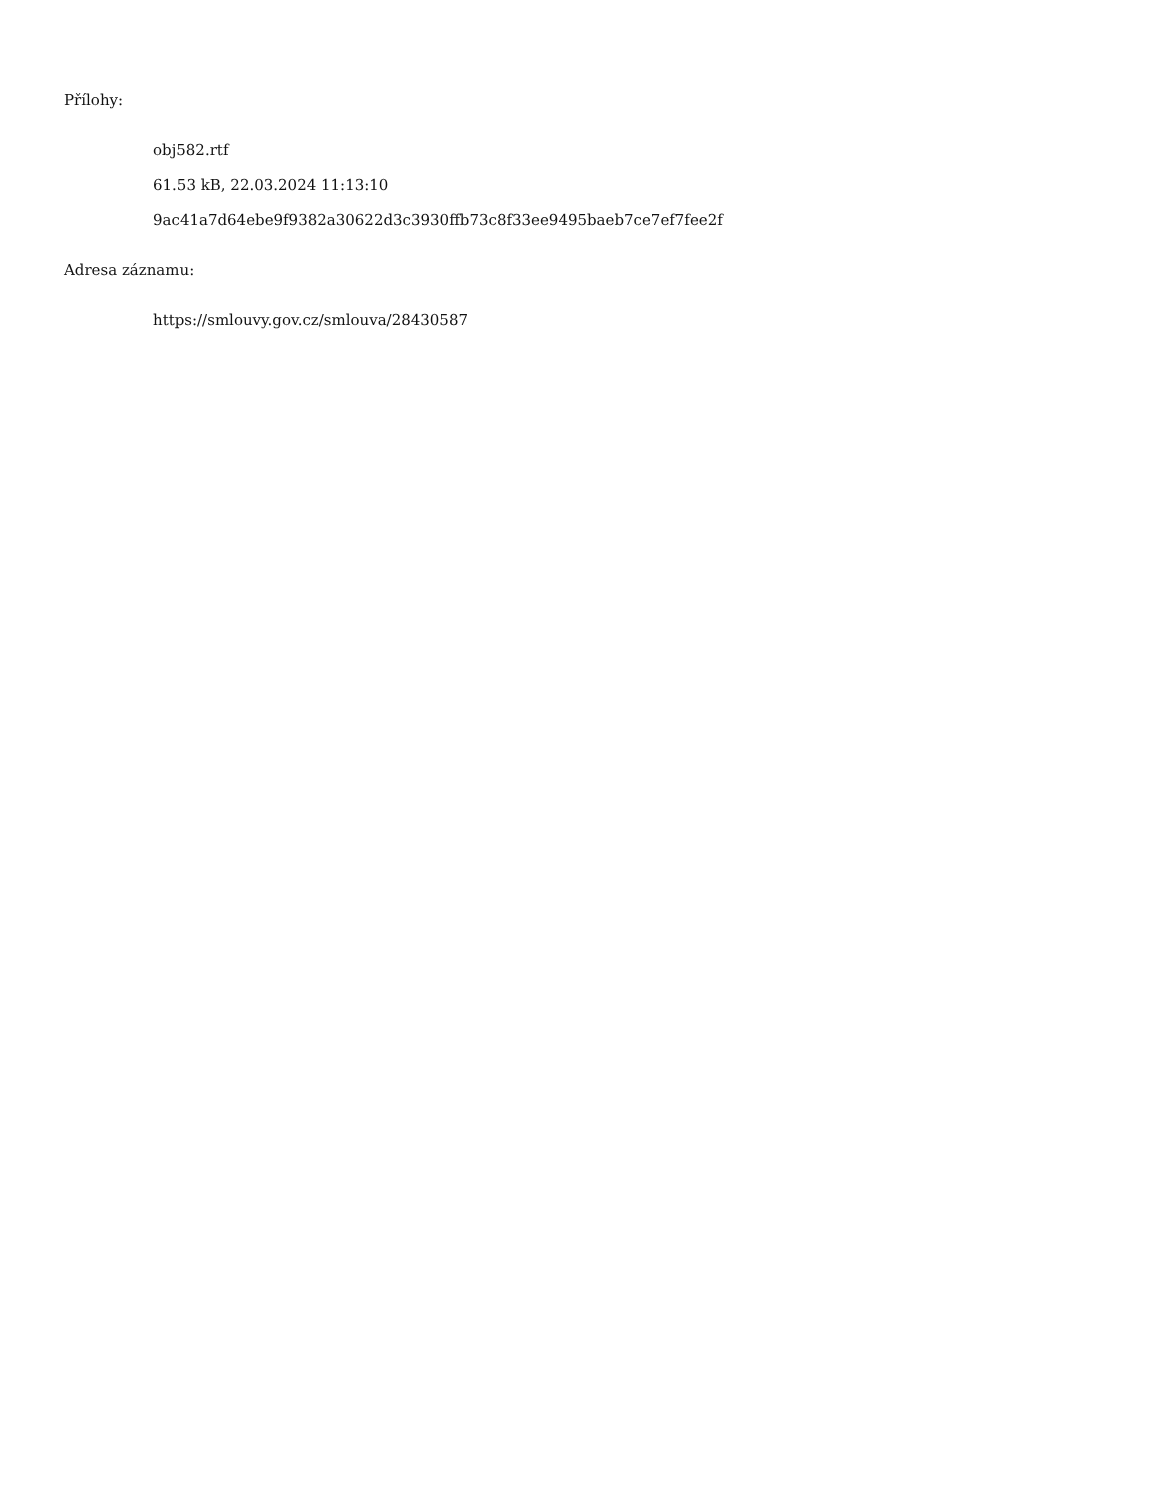Přílohy:
obj582.rtf
61.53 kB, 22.03.2024 11:13:10
9ac41a7d64ebe9f9382a30622d3c3930ffb73c8f33ee9495baeb7ce7ef7fee2f
Adresa záznamu:
https://smlouvy.gov.cz/smlouva/28430587